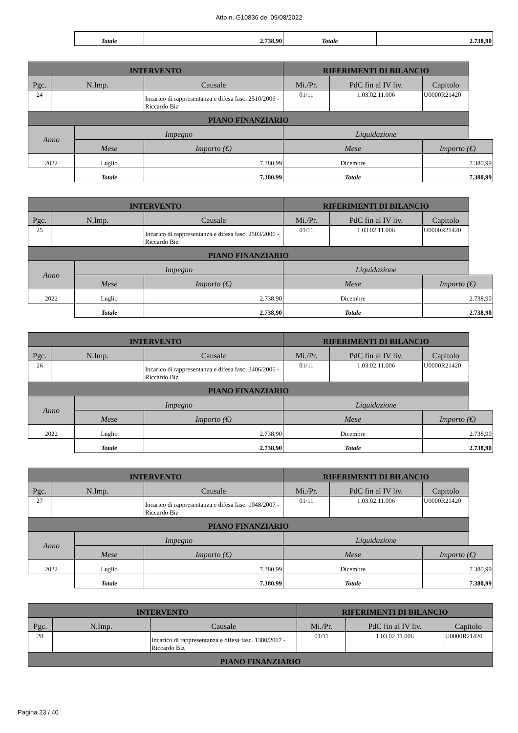Atto n. G10836 del 09/08/2022
| | Totale | 2.738,90 | Totale | 2.738,90 |
| INTERVENTO | | | | RIFERIMENTI DI BILANCIO | | |
| --- | --- | --- | --- | --- | --- | --- |
| Pgc. | N.Imp. | | Causale | Mi./Pr. | PdC fin al IV liv. | Capitolo |
| 24 | | | Incarico di rappresentanza e difesa fasc. 2510/2006 - Riccardo Biz | 01/11 | 1.03.02.11.006 | U0000R21420 |
| PIANO FINANZIARIO | | | | | | |
| Anno | | Impegno | | Liquidazione | | |
| | | Mese | Importo (€) | Mese | | Importo (€) |
| 2022 | | Luglio | 7.380,99 | Dicembre | | 7.380,99 |
| | | Totale | 7.380,99 | Totale | | 7.380,99 |
| INTERVENTO | | | | RIFERIMENTI DI BILANCIO | | |
| --- | --- | --- | --- | --- | --- | --- |
| Pgc. | N.Imp. | | Causale | Mi./Pr. | PdC fin al IV liv. | Capitolo |
| 25 | | | Incarico di rappresentanza e difesa fasc. 2503/2006 - Riccardo Biz | 01/11 | 1.03.02.11.006 | U0000R21420 |
| PIANO FINANZIARIO | | | | | | |
| Anno | | Impegno | | Liquidazione | | |
| | | Mese | Importo (€) | Mese | | Importo (€) |
| 2022 | | Luglio | 2.738,90 | Dicembre | | 2.738,90 |
| | | Totale | 2.738,90 | Totale | | 2.738,90 |
| INTERVENTO | | | | RIFERIMENTI DI BILANCIO | | |
| --- | --- | --- | --- | --- | --- | --- |
| Pgc. | N.Imp. | | Causale | Mi./Pr. | PdC fin al IV liv. | Capitolo |
| 26 | | | Incarico di rappresentanza e difesa fasc. 2406/2006 - Riccardo Biz | 01/11 | 1.03.02.11.006 | U0000R21420 |
| PIANO FINANZIARIO | | | | | | |
| Anno | | Impegno | | Liquidazione | | |
| | | Mese | Importo (€) | Mese | | Importo (€) |
| 2022 | | Luglio | 2.738,90 | Dicembre | | 2.738,90 |
| | | Totale | 2.738,90 | Totale | | 2.738,90 |
| INTERVENTO | | | | RIFERIMENTI DI BILANCIO | | |
| --- | --- | --- | --- | --- | --- | --- |
| Pgc. | N.Imp. | | Causale | Mi./Pr. | PdC fin al IV liv. | Capitolo |
| 27 | | | Incarico di rappresentanza e difesa fasc. 1048/2007 - Riccardo Biz | 01/11 | 1.03.02.11.006 | U0000R21420 |
| PIANO FINANZIARIO | | | | | | |
| Anno | | Impegno | | Liquidazione | | |
| | | Mese | Importo (€) | Mese | | Importo (€) |
| 2022 | | Luglio | 7.380,99 | Dicembre | | 7.380,99 |
| | | Totale | 7.380,99 | Totale | | 7.380,99 |
| INTERVENTO | | | RIFERIMENTI DI BILANCIO | | |
| --- | --- | --- | --- | --- | --- |
| Pgc. | N.Imp. | Causale | Mi./Pr. | PdC fin al IV liv. | Capitolo |
| 28 | | Incarico di rappresentanza e difesa fasc. 1380/2007 - Riccardo Biz | 01/11 | 1.03.02.11.006 | U0000R21420 |
| PIANO FINANZIARIO | | | | | |
Pagina 23 / 40